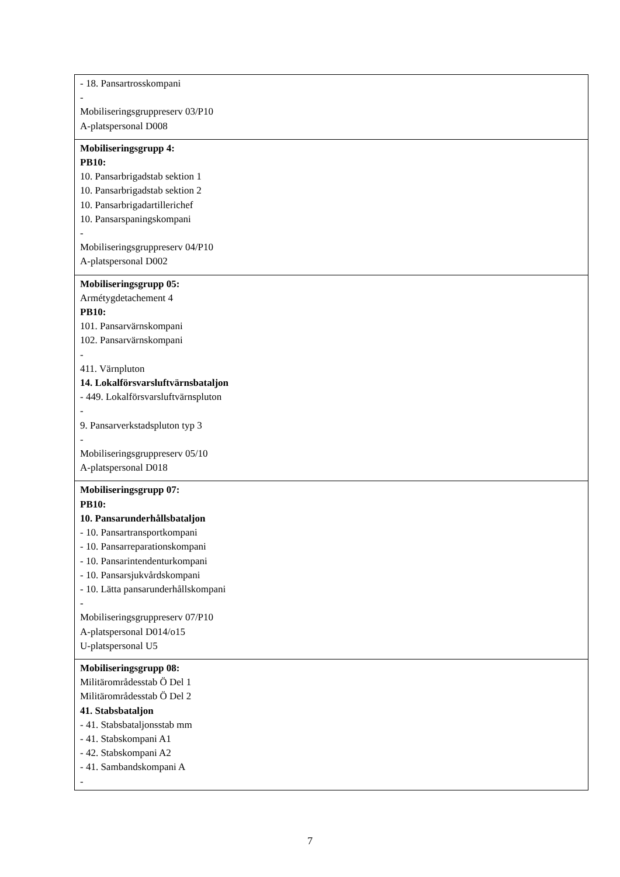| - 18. Pansartrosskompani - Mobiliseringsgruppreserv 03/P10 A-platspersonal D008 |
| Mobiliseringsgrupp 4: PB10: 10. Pansarbrigadstab sektion 1 10. Pansarbrigadstab sektion 2 10. Pansarbrigadartillerichef 10. Pansarspaningskompani - Mobiliseringsgruppreserv 04/P10 A-platspersonal D002 |
| Mobiliseringsgrupp 05: Armétygdetachement 4 PB10: 101. Pansarvärnskompani 102. Pansarvärnskompani - 411. Värnpluton 14. Lokalförsvarsluftvärnsbataljon - 449. Lokalförsvarsluftvärnspluton - 9. Pansarverkstadspluton typ 3 - Mobiliseringsgruppreserv 05/10 A-platspersonal D018 |
| Mobiliseringsgrupp 07: PB10: 10. Pansarunderhållsbataljon - 10. Pansartransportkompani - 10. Pansarreparationskompani - 10. Pansarintendenturkompani - 10. Pansarsjukvårdskompani - 10. Lätta pansarunderhållskompani - Mobiliseringsgruppreserv 07/P10 A-platspersonal D014/o15 U-platspersonal U5 |
| Mobiliseringsgrupp 08: Militärområdesstab Ö Del 1 Militärområdesstab Ö Del 2 41. Stabsbataljon - 41. Stabsbataljonsstab mm - 41. Stabskompani A1 - 42. Stabskompani A2 - 41. Sambandskompani A - |
7